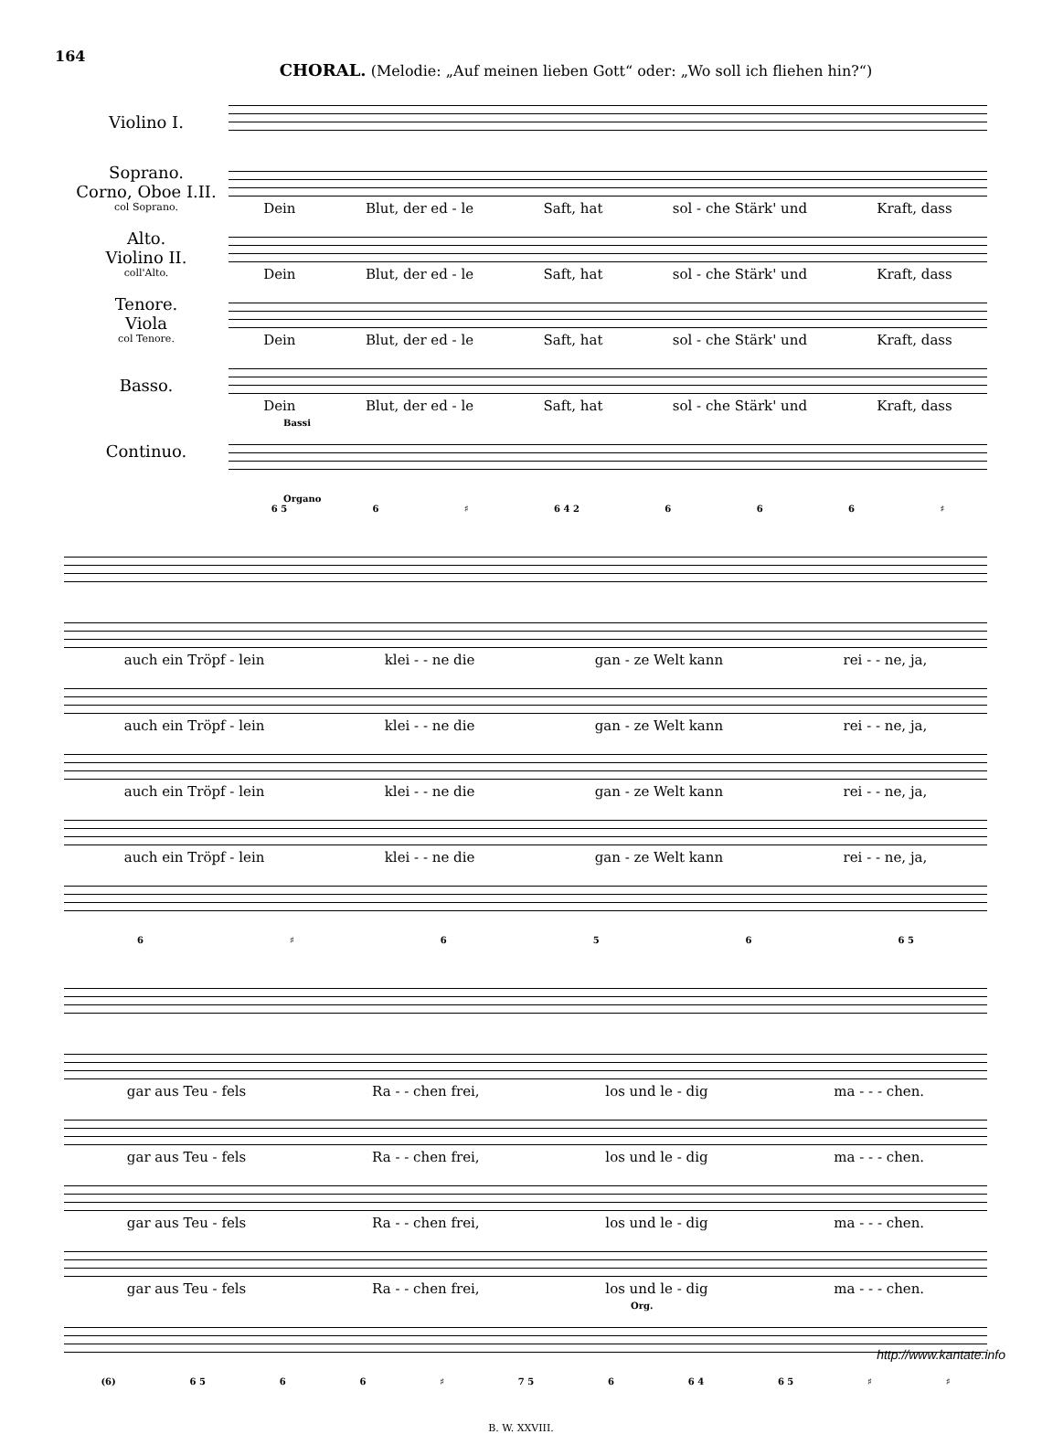164
CHORAL. (Melodie: „Auf meinen lieben Gott“ oder: „Wo soll ich fliehen hin?“)
Violino I.
Soprano.
Corno, Oboe I.II.
col Soprano.
Alto.
Violino II.
coll'Alto.
Tenore.
Viola
col Tenore.
Basso.
Continuo.
Dein Blut, der ed - le Saft, hat sol - che Stärk' und Kraft, dass
Dein Blut, der ed - le Saft, hat sol - che Stärk' und Kraft, dass
Dein Blut, der ed - le Saft, hat sol - che Stärk' und Kraft, dass
Dein Blut, der ed - le Saft, hat sol - che Stärk' und Kraft, dass
Bassi
Organo
6 5 6 ♯ 6 4 2 666 ♯
auch ein Tröpf - lein klei - - ne die gan - ze Welt kann rei - - ne, ja,
auch ein Tröpf - lein klei - - ne die gan - ze Welt kann rei - - ne, ja,
auch ein Tröpf - lein klei - - ne die gan - ze Welt kann rei - - ne, ja,
auch ein Tröpf - lein klei - - ne die gan - ze Welt kann rei - - ne, ja,
6 ♯ 656 6 5
gar aus Teu - fels Ra - - chen frei, los und le - dig ma - - - chen.
gar aus Teu - fels Ra - - chen frei, los und le - dig ma - - - chen.
gar aus Teu - fels Ra - - chen frei, los und le - dig ma - - - chen.
gar aus Teu - fels Ra - - chen frei, los und le - dig ma - - - chen.
Org.
(6) 6 5 66 ♯ 7 5 6 6 4 6 5 ♯ ♯
B. W. XXVIII.
http://www.kantate.info